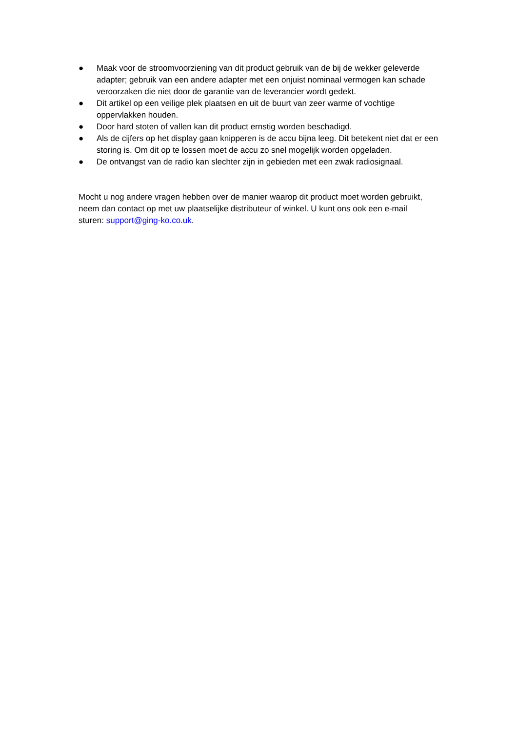● Maak voor de stroomvoorziening van dit product gebruik van de bij de wekker geleverde adapter; gebruik van een andere adapter met een onjuist nominaal vermogen kan schade veroorzaken die niet door de garantie van de leverancier wordt gedekt.
● Dit artikel op een veilige plek plaatsen en uit de buurt van zeer warme of vochtige oppervlakken houden.
● Door hard stoten of vallen kan dit product ernstig worden beschadigd.
● Als de cijfers op het display gaan knipperen is de accu bijna leeg. Dit betekent niet dat er een storing is. Om dit op te lossen moet de accu zo snel mogelijk worden opgeladen.
● De ontvangst van de radio kan slechter zijn in gebieden met een zwak radiosignaal.
Mocht u nog andere vragen hebben over de manier waarop dit product moet worden gebruikt, neem dan contact op met uw plaatselijke distributeur of winkel. U kunt ons ook een e-mail sturen: support@ging-ko.co.uk.